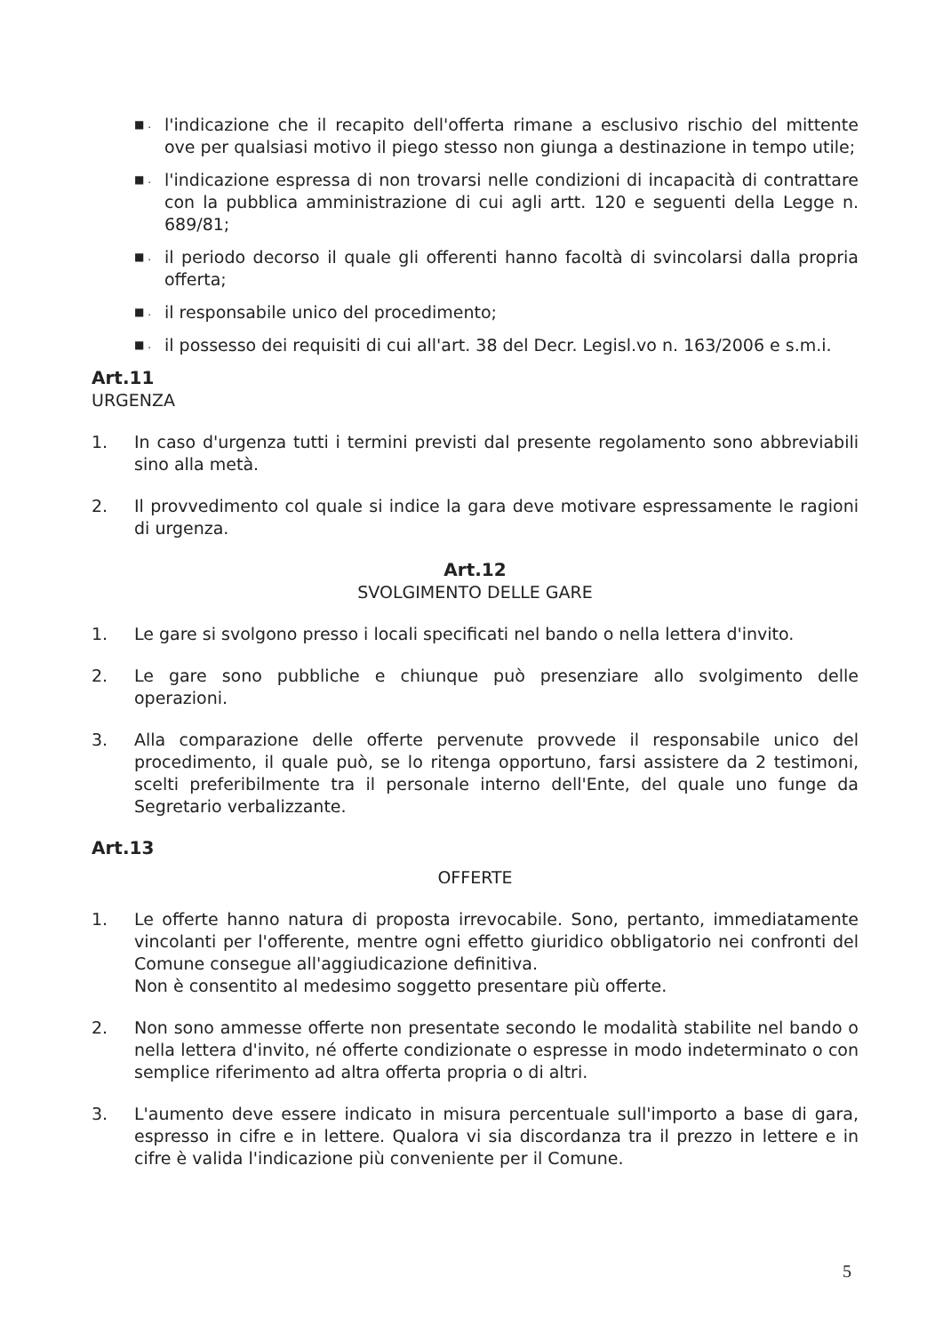■ . l'indicazione che il recapito dell'offerta rimane a esclusivo rischio del mittente ove per qualsiasi motivo il piego stesso non giunga a destinazione in tempo utile;
■ . l'indicazione espressa di non trovarsi nelle condizioni di incapacità di contrattare con la pubblica amministrazione di cui agli artt. 120 e seguenti della Legge n. 689/81;
■ . il periodo decorso il quale gli offerenti hanno facoltà di svincolarsi dalla propria offerta;
■ . il responsabile unico del procedimento;
■ . il possesso dei requisiti di cui all'art. 38 del Decr. Legisl.vo n. 163/2006 e s.m.i.
Art.11
URGENZA
1. In caso d'urgenza tutti i termini previsti dal presente regolamento sono abbreviabili sino alla metà.
2. Il provvedimento col quale si indice la gara deve motivare espressamente le ragioni di urgenza.
Art.12
SVOLGIMENTO DELLE GARE
1. Le gare si svolgono presso i locali specificati nel bando o nella lettera d'invito.
2. Le gare sono pubbliche e chiunque può presenziare allo svolgimento delle operazioni.
3. Alla comparazione delle offerte pervenute provvede il responsabile unico del procedimento, il quale può, se lo ritenga opportuno, farsi assistere da 2 testimoni, scelti preferibilmente tra il personale interno dell'Ente, del quale uno funge da Segretario verbalizzante.
Art.13
OFFERTE
1. Le offerte hanno natura di proposta irrevocabile. Sono, pertanto, immediatamente vincolanti per l'offerente, mentre ogni effetto giuridico obbligatorio nei confronti del Comune consegue all'aggiudicazione definitiva.
Non è consentito al medesimo soggetto presentare più offerte.
2. Non sono ammesse offerte non presentate secondo le modalità stabilite nel bando o nella lettera d'invito, né offerte condizionate o espresse in modo indeterminato o con semplice riferimento ad altra offerta propria o di altri.
3. L'aumento deve essere indicato in misura percentuale sull'importo a base di gara, espresso in cifre e in lettere. Qualora vi sia discordanza tra il prezzo in lettere e in cifre è valida l'indicazione più conveniente per il Comune.
5